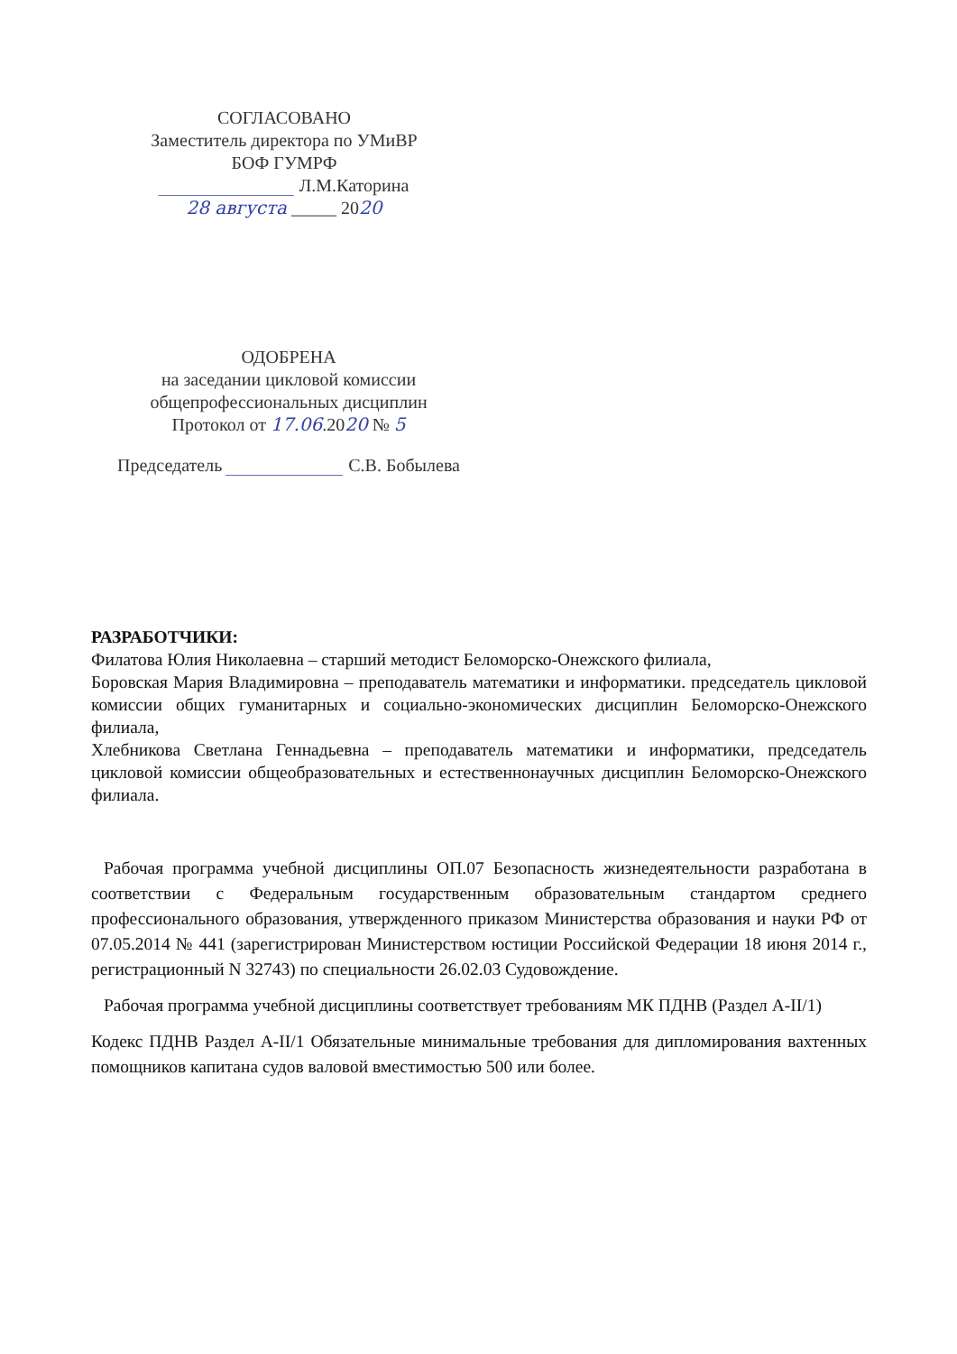СОГЛАСОВАНО
Заместитель директора по УМиВР
БОФ ГУМРФ
_______________ Л.М.Каторина
28 августа _____ 2020
ОДОБРЕНА
на заседании цикловой комиссии
общепрофессиональных дисциплин
Протокол от 17.06.2020 № 5
Председатель _____________ С.В. Бобылева
РАЗРАБОТЧИКИ:
Филатова Юлия Николаевна – старший методист Беломорско-Онежского филиала,
Боровская Мария Владимировна – преподаватель математики и информатики. председатель цикловой комиссии общих гуманитарных и социально-экономических дисциплин Беломорско-Онежского филиала,
Хлебникова Светлана Геннадьевна – преподаватель математики и информатики, председатель цикловой комиссии общеобразовательных и естественнонаучных дисциплин Беломорско-Онежского филиала.
Рабочая программа учебной дисциплины ОП.07 Безопасность жизнедеятельности разработана в соответствии с Федеральным государственным образовательным стандартом среднего профессионального образования, утвержденного приказом Министерства образования и науки РФ от 07.05.2014 № 441 (зарегистрирован Министерством юстиции Российской Федерации 18 июня 2014 г., регистрационный N 32743) по специальности 26.02.03 Судовождение.
Рабочая программа учебной дисциплины соответствует требованиям МК ПДНВ (Раздел А-II/1)
Кодекс ПДНВ Раздел A-II/1 Обязательные минимальные требования для дипломирования вахтенных помощников капитана судов валовой вместимостью 500 или более.